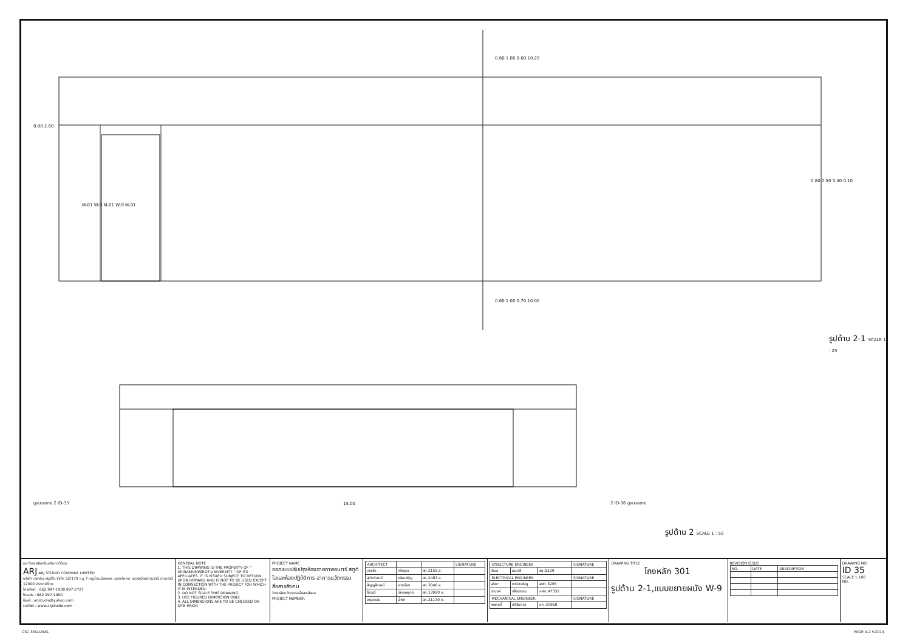รูปด้าน 2-1 SCALE 1 : 25
รูปด้าน 2 SCALE 1 : 50
15.00
0.60 1.00 0.60 10.20
0.60 1.00 0.70 10.00
ดูแบบขยาย 2 ID-35 2 ID-36 ดูแบบขยาย
0.80 2.50 3.40 0.10
0.80 2.60
M-01 W-9 M-01 W-9 M-01
มหาวิทยาลัยศรีนครินทรวิโรฒ
ARJ ARJ STUDIO COMPANY LIMITED
บริษัท เออาร์เจ สตูดิโอ จำกัด 52/179 หมู่ 7 หมู่บ้านเมืองเอก เขตหลักหก แขวงเมืองปทุมธานี ปทุมธานี 12000 ประเทศไทย
โทรศัพท์ : 662 997-1900,997-2727
โทรสาร : 662 997-1900
อีเมล์ : arjstudio@yahoo.com
เวปไซต์ : www.arjstudio.com
GENERAL NOTE
1. THIS DRAWING IS THE PROPERTY OF " SRINAKRINWIROT-UNIVERSITY " OF ITS AFFILIATES. IT IS ISSUED SUBJECT TO RETURN UPON DEMAND AND IS NOT TO BE USED EXCEPT IN CONNECTION WITH THE PROJECT FOR WHICH IT IS INTENDED.
2. DO NOT SCALE THIS DRAWING.
3. USE FIGURED DIMENSION ONLY.
4. ALL DIMENSIONS ARE TO BE CHECKED ON SITE PRIOR
PROJECT NAME
ออกแบบปรับปรุงห้องฉายภาพยนตร์ สตูดิโอและห้องปฏิบัติการ อาคารนวัตกรรมสื่อสารสังคม
วิทยาลัยนวัตกรรมสื่อสารสังคม
PROJECT NUMBER
| ARCHITECT | | | SIGNATURE |
| --- | --- | --- | --- |
| เจนจัด | ศรีอรุณ | สถ.2155 ส. | |
| สุภัคคินทร์ | หลิมเจริญ | สถ.2483 ส. | |
| สัญญลักษณ์ | คารเรือง | สถ.3046 ส. | |
| ธีรวุฒิ | เล็กชลยุทธ | สถ.13920 ภ. | |
| จารุวรรณ | น้ำพา | สถ.21130 ภ. | |
| STRUCTURE ENGINEER | | | SIGNATURE |
| --- | --- | --- | --- |
| พิมล | นนทลี | สย.5229 | |
| ELECTRICAL ENGINEER | | | SIGNATURE |
| สุริยะ | พานิชเจริญ | สฟก.3265 | |
| จำนงค์ | เฟื่องธรรม | ภฟก.47352 | |
| MECHANICAL ENGINEER | | | SIGNATURE |
| พลฤทธิ์ | ศรีจันทรา | ภก.31968 | |
DRAWING TITLE
โถงหลัก 301
รูปด้าน 2-1,แบบขยายผนัง W-9
REVISION ISSUE
| NO. | DATE | DESCRIPTION |
| --- | --- | --- |
DRAWING NO.
ID 35
SCALE 1:100
NO.
CSC 3RD.DWG PAGE A-2 V.2014